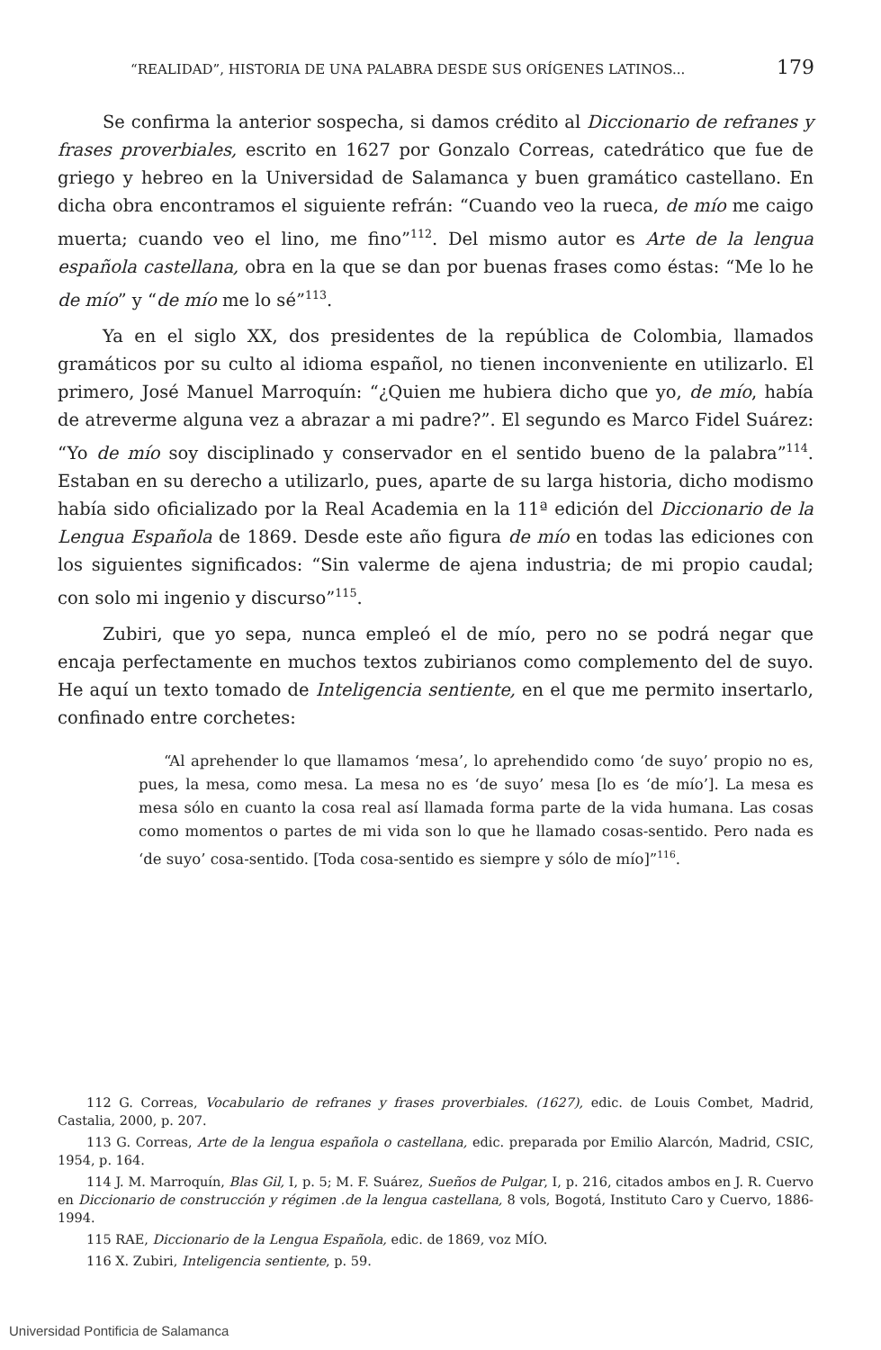“REALIDAD”, HISTORIA DE UNA PALABRA DESDE SUS ORÍGENES LATINOS... 179
Se confirma la anterior sospecha, si damos crédito al Diccionario de refranes y frases proverbiales, escrito en 1627 por Gonzalo Correas, catedrático que fue de griego y hebreo en la Universidad de Salamanca y buen gramático castellano. En dicha obra encontramos el siguiente refrán: “Cuando veo la rueca, de mío me caigo muerta; cuando veo el lino, me fino”<sup>112</sup>. Del mismo autor es Arte de la lengua española castellana, obra en la que se dan por buenas frases como éstas: “Me lo he de mío” y “de mío me lo sé”<sup>113</sup>.
Ya en el siglo XX, dos presidentes de la república de Colombia, llamados gramáticos por su culto al idioma español, no tienen inconveniente en utilizarlo. El primero, José Manuel Marroquín: “¿Quien me hubiera dicho que yo, de mío, había de atreverme alguna vez a abrazar a mi padre?”. El segundo es Marco Fidel Suárez: “Yo de mío soy disciplinado y conservador en el sentido bueno de la palabra”<sup>114</sup>. Estaban en su derecho a utilizarlo, pues, aparte de su larga historia, dicho modismo había sido oficializado por la Real Academia en la 11ª edición del Diccionario de la Lengua Española de 1869. Desde este año figura de mío en todas las ediciones con los siguientes significados: “Sin valerme de ajena industria; de mi propio caudal; con solo mi ingenio y discurso”<sup>115</sup>.
Zubiri, que yo sepa, nunca empleó el de mío, pero no se podrá negar que encaja perfectamente en muchos textos zubirianos como complemento del de suyo. He aquí un texto tomado de Inteligencia sentiente, en el que me permito insertarlo, confinado entre corchetes:
“Al aprehender lo que llamamos ‘mesa’, lo aprehendido como ‘de suyo’ propio no es, pues, la mesa, como mesa. La mesa no es ‘de suyo’ mesa [lo es ‘de mío’]. La mesa es mesa sólo en cuanto la cosa real así llamada forma parte de la vida humana. Las cosas como momentos o partes de mi vida son lo que he llamado cosas-sentido. Pero nada es ‘de suyo’ cosa-sentido. [Toda cosa-sentido es siempre y sólo de mío]”<sup>116</sup>.
112 G. Correas, Vocabulario de refranes y frases proverbiales. (1627), edic. de Louis Combet, Madrid, Castalia, 2000, p. 207.
113 G. Correas, Arte de la lengua española o castellana, edic. preparada por Emilio Alarcón, Madrid, CSIC, 1954, p. 164.
114 J. M. Marroquín, Blas Gil, I, p. 5; M. F. Suárez, Sueños de Pulgar, I, p. 216, citados ambos en J. R. Cuervo en Diccionario de construcción y régimen .de la lengua castellana, 8 vols, Bogotá, Instituto Caro y Cuervo, 1886-1994.
115 RAE, Diccionario de la Lengua Española, edic. de 1869, voz MÍO.
116 X. Zubiri, Inteligencia sentiente, p. 59.
Universidad Pontificia de Salamanca